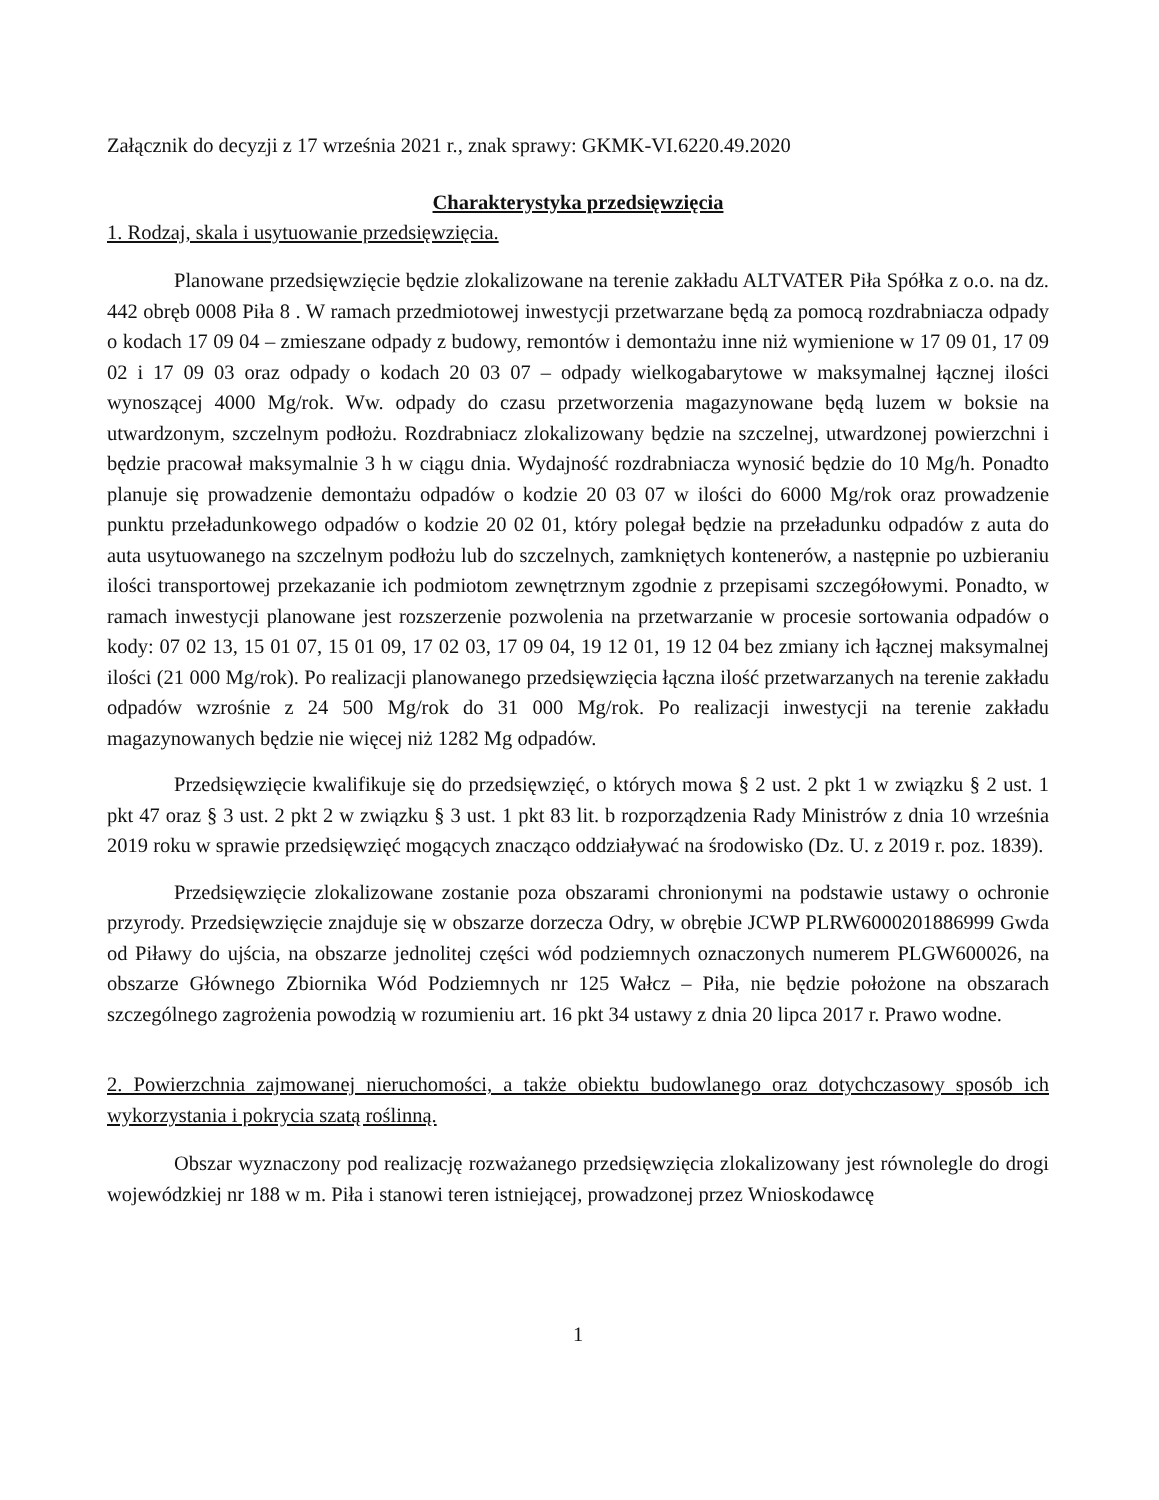Załącznik do decyzji z 17 września 2021 r., znak sprawy: GKMK-VI.6220.49.2020
Charakterystyka przedsięwzięcia
1. Rodzaj, skala i usytuowanie przedsięwzięcia.
Planowane przedsięwzięcie będzie zlokalizowane na terenie zakładu ALTVATER Piła Spółka z o.o. na dz. 442 obręb 0008 Piła 8 . W ramach przedmiotowej inwestycji przetwarzane będą za pomocą rozdrabniacza odpady o kodach 17 09 04 – zmieszane odpady z budowy, remontów i demontażu inne niż wymienione w 17 09 01, 17 09 02 i 17 09 03 oraz odpady o kodach 20 03 07 – odpady wielkogabarytowe w maksymalnej łącznej ilości wynoszącej 4000 Mg/rok. Ww. odpady do czasu przetworzenia magazynowane będą luzem w boksie na utwardzonym, szczelnym podłożu. Rozdrabniacz zlokalizowany będzie na szczelnej, utwardzonej powierzchni i będzie pracował maksymalnie 3 h w ciągu dnia. Wydajność rozdrabniacza wynosić będzie do 10 Mg/h. Ponadto planuje się prowadzenie demontażu odpadów o kodzie 20 03 07 w ilości do 6000 Mg/rok oraz prowadzenie punktu przeładunkowego odpadów o kodzie 20 02 01, który polegał będzie na przeładunku odpadów z auta do auta usytuowanego na szczelnym podłożu lub do szczelnych, zamkniętych kontenerów, a następnie po uzbieraniu ilości transportowej przekazanie ich podmiotom zewnętrznym zgodnie z przepisami szczegółowymi. Ponadto, w ramach inwestycji planowane jest rozszerzenie pozwolenia na przetwarzanie w procesie sortowania odpadów o kody: 07 02 13, 15 01 07, 15 01 09, 17 02 03, 17 09 04, 19 12 01, 19 12 04 bez zmiany ich łącznej maksymalnej ilości (21 000 Mg/rok). Po realizacji planowanego przedsięwzięcia łączna ilość przetwarzanych na terenie zakładu odpadów wzrośnie z 24 500 Mg/rok do 31 000 Mg/rok. Po realizacji inwestycji na terenie zakładu magazynowanych będzie nie więcej niż 1282 Mg odpadów.
Przedsięwzięcie kwalifikuje się do przedsięwzięć, o których mowa § 2 ust. 2 pkt 1 w związku § 2 ust. 1 pkt 47 oraz § 3 ust. 2 pkt 2 w związku § 3 ust. 1 pkt 83 lit. b rozporządzenia Rady Ministrów z dnia 10 września 2019 roku w sprawie przedsięwzięć mogących znacząco oddziaływać na środowisko (Dz. U. z 2019 r. poz. 1839).
Przedsięwzięcie zlokalizowane zostanie poza obszarami chronionymi na podstawie ustawy o ochronie przyrody. Przedsięwzięcie znajduje się w obszarze dorzecza Odry, w obrębie JCWP PLRW6000201886999 Gwda od Piławy do ujścia, na obszarze jednolitej części wód podziemnych oznaczonych numerem PLGW600026, na obszarze Głównego Zbiornika Wód Podziemnych nr 125 Wałcz – Piła, nie będzie położone na obszarach szczególnego zagrożenia powodzią w rozumieniu art. 16 pkt 34 ustawy z dnia 20 lipca 2017 r. Prawo wodne.
2. Powierzchnia zajmowanej nieruchomości, a także obiektu budowlanego oraz dotychczasowy sposób ich wykorzystania i pokrycia szatą roślinną.
Obszar wyznaczony pod realizację rozważanego przedsięwzięcia zlokalizowany jest równolegle do drogi wojewódzkiej nr 188 w m. Piła i stanowi teren istniejącej, prowadzonej przez Wnioskodawcę
1